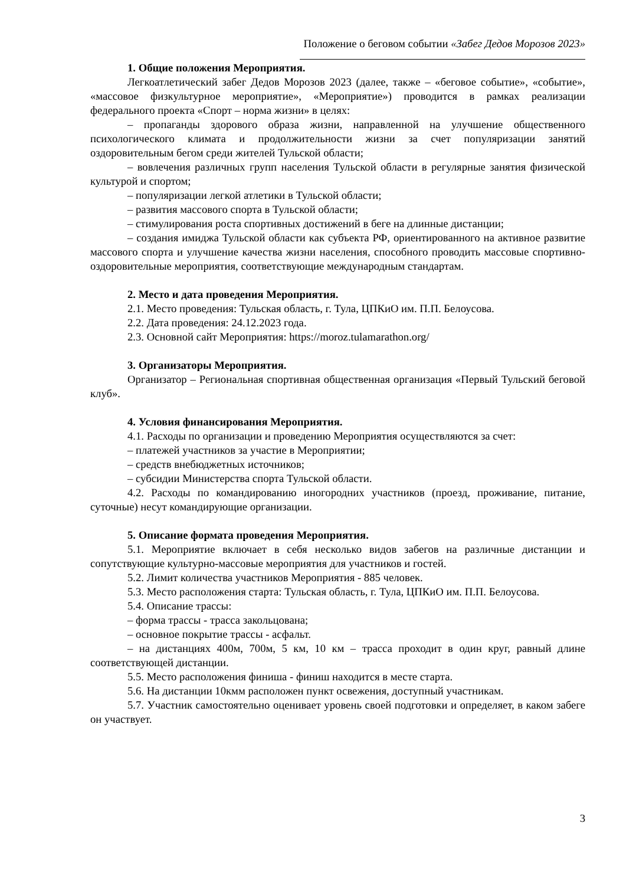Положение о беговом событии «Забег Дедов Морозов 2023»
1. Общие положения Мероприятия.
Легкоатлетический забег Дедов Морозов 2023 (далее, также – «беговое событие», «событие», «массовое физкультурное мероприятие», «Мероприятие») проводится в рамках реализации федерального проекта «Спорт – норма жизни» в целях:
– пропаганды здорового образа жизни, направленной на улучшение общественного психологического климата и продолжительности жизни за счет популяризации занятий оздоровительным бегом среди жителей Тульской области;
– вовлечения различных групп населения Тульской области в регулярные занятия физической культурой и спортом;
– популяризации легкой атлетики в Тульской области;
– развития массового спорта в Тульской области;
– стимулирования роста спортивных достижений в беге на длинные дистанции;
– создания имиджа Тульской области как субъекта РФ, ориентированного на активное развитие массового спорта и улучшение качества жизни населения, способного проводить массовые спортивно-оздоровительные мероприятия, соответствующие международным стандартам.
2. Место и дата проведения Мероприятия.
2.1. Место проведения: Тульская область, г. Тула, ЦПКиО им. П.П. Белоусова.
2.2. Дата проведения: 24.12.2023 года.
2.3. Основной сайт Мероприятия: https://moroz.tulamarathon.org/
3. Организаторы Мероприятия.
Организатор – Региональная спортивная общественная организация «Первый Тульский беговой клуб».
4. Условия финансирования Мероприятия.
4.1. Расходы по организации и проведению Мероприятия осуществляются за счет:
– платежей участников за участие в Мероприятии;
– средств внебюджетных источников;
– субсидии Министерства спорта Тульской области.
4.2. Расходы по командированию иногородних участников (проезд, проживание, питание, суточные) несут командирующие организации.
5. Описание формата проведения Мероприятия.
5.1. Мероприятие включает в себя несколько видов забегов на различные дистанции и сопутствующие культурно-массовые мероприятия для участников и гостей.
5.2. Лимит количества участников Мероприятия - 885 человек.
5.3. Место расположения старта: Тульская область, г. Тула, ЦПКиО им. П.П. Белоусова.
5.4. Описание трассы:
– форма трассы - трасса закольцована;
– основное покрытие трассы - асфальт.
– на дистанциях 400м, 700м, 5 км, 10 км – трасса проходит в один круг, равный длине соответствующей дистанции.
5.5. Место расположения финиша - финиш находится в месте старта.
5.6. На дистанции 10кмм расположен пункт освежения, доступный участникам.
5.7. Участник самостоятельно оценивает уровень своей подготовки и определяет, в каком забеге он участвует.
3